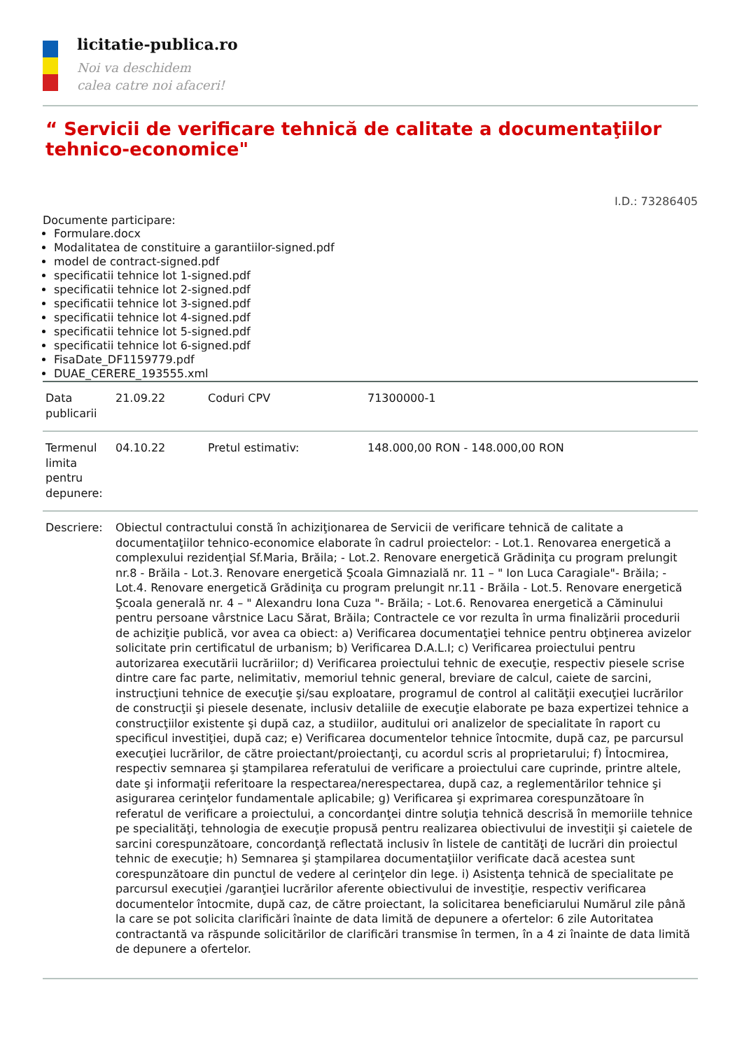licitatie-publica.ro
Noi va deschidem
calea catre noi afaceri!
“ Servicii de verificare tehnică de calitate a documentaţiilor tehnico-economice"
I.D.: 73286405
Documente participare:
Formulare.docx
Modalitatea de constituire a garantiilor-signed.pdf
model de contract-signed.pdf
specificatii tehnice lot 1-signed.pdf
specificatii tehnice lot 2-signed.pdf
specificatii tehnice lot 3-signed.pdf
specificatii tehnice lot 4-signed.pdf
specificatii tehnice lot 5-signed.pdf
specificatii tehnice lot 6-signed.pdf
FisaDate_DF1159779.pdf
DUAE_CERERE_193555.xml
| Data publicarii | 21.09.22 | Coduri CPV | 71300000-1 |
| Termenul limita pentru depunere: | 04.10.22 | Pretul estimativ: | 148.000,00 RON - 148.000,00 RON |
| Descriere: | Obiectul contractului constă în achiziţionarea de Servicii de verificare tehnică de calitate a documentaţiilor tehnico-economice elaborate în cadrul proiectelor: - Lot.1. Renovarea energetică a complexului rezidenţial Sf.Maria, Brăila; - Lot.2. Renovare energetică Grădiniţa cu program prelungit nr.8 - Brăila - Lot.3. Renovare energetică Şcoala Gimnazială nr. 11 – " Ion Luca Caragiale"- Brăila; - Lot.4. Renovare energetică Grădiniţa cu program prelungit nr.11 - Brăila - Lot.5. Renovare energetică Şcoala generală nr. 4 – " Alexandru Iona Cuza "- Brăila; - Lot.6. Renovarea energetică a Căminului pentru persoane vârstnice Lacu Sărat, Brăila; Contractele ce vor rezulta în urma finalizării procedurii de achiziţie publică, vor avea ca obiect: a) Verificarea documentaţiei tehnice pentru obţinerea avizelor solicitate prin certificatul de urbanism; b) Verificarea D.A.L.I; c) Verificarea proiectului pentru autorizarea executării lucrăriilor; d) Verificarea proiectului tehnic de execuţie, respectiv piesele scrise dintre care fac parte, nelimitativ, memoriul tehnic general, breviare de calcul, caiete de sarcini, instrucţiuni tehnice de execuţie şi/sau exploatare, programul de control al calităţii execuţiei lucrărilor de construcţii şi piesele desenate, inclusiv detaliile de execuţie elaborate pe baza expertizei tehnice a construcţiilor existente şi după caz, a studiilor, auditului ori analizelor de specialitate în raport cu specificul investiţiei, după caz; e) Verificarea documentelor tehnice întocmite, după caz, pe parcursul execuţiei lucrărilor, de către proiectant/proiectanţi, cu acordul scris al proprietarului; f) Întocmirea, respectiv semnarea şi ştampilarea referatului de verificare a proiectului care cuprinde, printre altele, date şi informaţii referitoare la respectarea/nerespectarea, după caz, a reglementărilor tehnice şi asigurarea cerinţelor fundamentale aplicabile; g) Verificarea şi exprimarea corespunzătoare în referatul de verificare a proiectului, a concordanţei dintre soluţia tehnică descrisă în memoriile tehnice pe specialităţi, tehnologia de execuţie propusă pentru realizarea obiectivului de investiţii şi caietele de sarcini corespunzătoare, concordanţă reflectată inclusiv în listele de cantităţi de lucrări din proiectul tehnic de execuţie; h) Semnarea şi ştampilarea documentaţiilor verificate dacă acestea sunt corespunzătoare din punctul de vedere al cerinţelor din lege. i) Asistenţa tehnică de specialitate pe parcursul execuţiei /garanţiei lucrărilor aferente obiectivului de investiţie, respectiv verificarea documentelor întocmite, după caz, de către proiectant, la solicitarea beneficiarului Numărul zile până la care se pot solicita clarificări înainte de data limită de depunere a ofertelor: 6 zile Autoritatea contractantă va răspunde solicitărilor de clarificări transmise în termen, în a 4 zi înainte de data limită de depunere a ofertelor. | | |